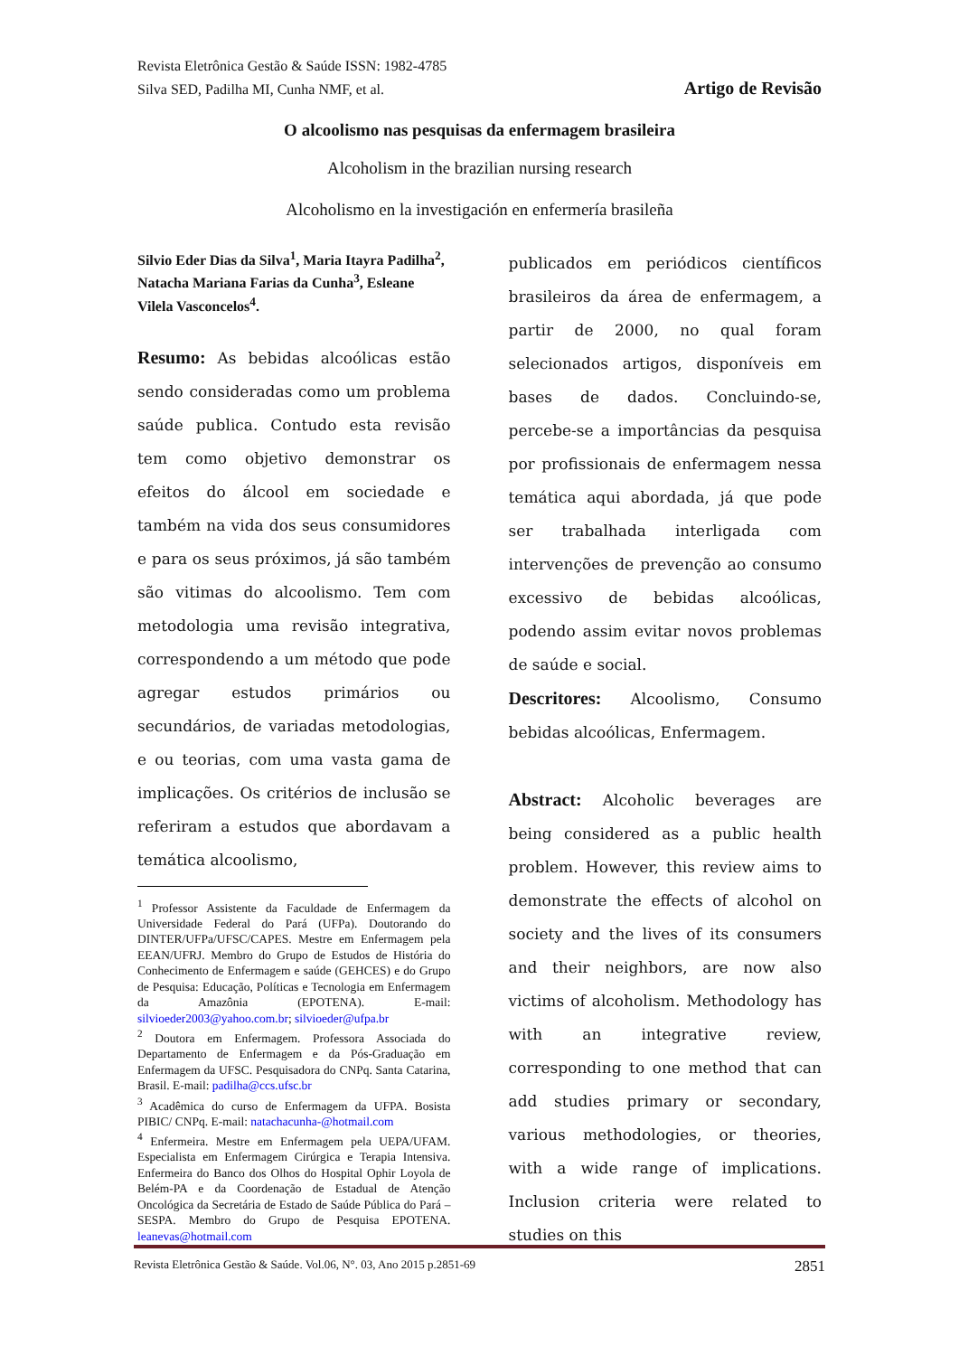Revista Eletrônica Gestão & Saúde ISSN: 1982-4785
Silva SED, Padilha MI, Cunha NMF, et al. Artigo de Revisão
O alcoolismo nas pesquisas da enfermagem brasileira
Alcoholism in the brazilian nursing research
Alcoholismo en la investigación en enfermería brasileña
Silvio Eder Dias da Silva<sup>1</sup>, Maria Itayra Padilha<sup>2</sup>, Natacha Mariana Farias da Cunha<sup>3</sup>, Esleane Vilela Vasconcelos<sup>4</sup>.
Resumo: As bebidas alcoólicas estão sendo consideradas como um problema saúde publica. Contudo esta revisão tem como objetivo demonstrar os efeitos do álcool em sociedade e também na vida dos seus consumidores e para os seus próximos, já são também são vitimas do alcoolismo. Tem com metodologia uma revisão integrativa, correspondendo a um método que pode agregar estudos primários ou secundários, de variadas metodologias, e ou teorias, com uma vasta gama de implicações. Os critérios de inclusão se referiram a estudos que abordavam a temática alcoolismo,
<sup>1</sup> Professor Assistente da Faculdade de Enfermagem da Universidade Federal do Pará (UFPa). Doutorando do DINTER/UFPa/UFSC/CAPES. Mestre em Enfermagem pela EEAN/UFRJ. Membro do Grupo de Estudos de História do Conhecimento de Enfermagem e saúde (GEHCES) e do Grupo de Pesquisa: Educação, Políticas e Tecnologia em Enfermagem da Amazônia (EPOTENA). E-mail: silvioeder2003@yahoo.com.br; silvioeder@ufpa.br
<sup>2</sup> Doutora em Enfermagem. Professora Associada do Departamento de Enfermagem e da Pós-Graduação em Enfermagem da UFSC. Pesquisadora do CNPq. Santa Catarina, Brasil. E-mail: padilha@ccs.ufsc.br
<sup>3</sup> Acadêmica do curso de Enfermagem da UFPA. Bosista PIBIC/ CNPq. E-mail: natachacunha-@hotmail.com
<sup>4</sup> Enfermeira. Mestre em Enfermagem pela UEPA/UFAM. Especialista em Enfermagem Cirúrgica e Terapia Intensiva. Enfermeira do Banco dos Olhos do Hospital Ophir Loyola de Belém-PA e da Coordenação de Estadual de Atenção Oncológica da Secretária de Estado de Saúde Pública do Pará – SESPA. Membro do Grupo de Pesquisa EPOTENA. leanevas@hotmail.com
publicados em periódicos científicos brasileiros da área de enfermagem, a partir de 2000, no qual foram selecionados artigos, disponíveis em bases de dados. Concluindo-se, percebe-se a importâncias da pesquisa por profissionais de enfermagem nessa temática aqui abordada, já que pode ser trabalhada interligada com intervenções de prevenção ao consumo excessivo de bebidas alcoólicas, podendo assim evitar novos problemas de saúde e social.
Descritores: Alcoolismo, Consumo bebidas alcoólicas, Enfermagem.
Abstract: Alcoholic beverages are being considered as a public health problem. However, this review aims to demonstrate the effects of alcohol on society and the lives of its consumers and their neighbors, are now also victims of alcoholism. Methodology has with an integrative review, corresponding to one method that can add studies primary or secondary, various methodologies, or theories, with a wide range of implications. Inclusion criteria were related to studies on this
Revista Eletrônica Gestão & Saúde. Vol.06, N°. 03, Ano 2015 p.2851-69 2851